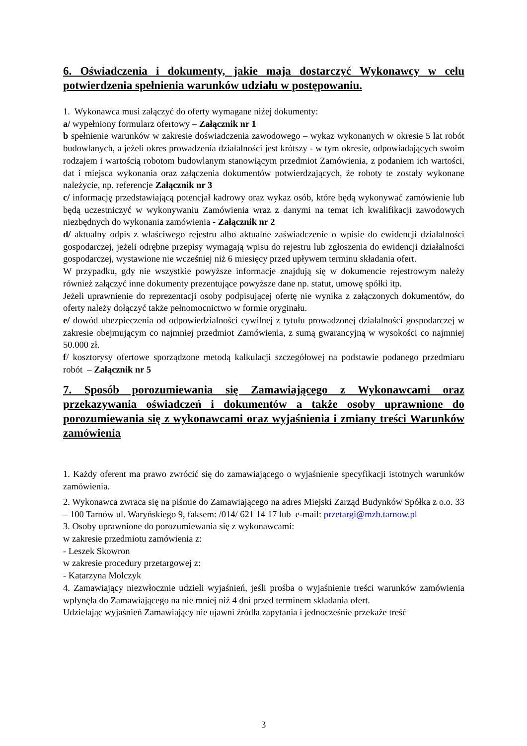6. Oświadczenia i dokumenty, jakie maja dostarczyć Wykonawcy w celu potwierdzenia spełnienia warunków udziału w postępowaniu.
1. Wykonawca musi załączyć do oferty wymagane niżej dokumenty:
a/ wypełniony formularz ofertowy – Załącznik nr 1
b spełnienie warunków w zakresie doświadczenia zawodowego – wykaz wykonanych w okresie 5 lat robót budowlanych, a jeżeli okres prowadzenia działalności jest krótszy - w tym okresie, odpowiadających swoim rodzajem i wartością robotom budowlanym stanowiącym przedmiot Zamówienia, z podaniem ich wartości, dat i miejsca wykonania oraz załączenia dokumentów potwierdzających, że roboty te zostały wykonane należycie, np. referencje Załącznik nr 3
c/ informację przedstawiającą potencjał kadrowy oraz wykaz osób, które będą wykonywać zamówienie lub będą uczestniczyć w wykonywaniu Zamówienia wraz z danymi na temat ich kwalifikacji zawodowych niezbędnych do wykonania zamówienia - Załącznik nr 2
d/ aktualny odpis z właściwego rejestru albo aktualne zaświadczenie o wpisie do ewidencji działalności gospodarczej, jeżeli odrębne przepisy wymagają wpisu do rejestru lub zgłoszenia do ewidencji działalności gospodarczej, wystawione nie wcześniej niż 6 miesięcy przed upływem terminu składania ofert.
W przypadku, gdy nie wszystkie powyższe informacje znajdują się w dokumencie rejestrowym należy również załączyć inne dokumenty prezentujące powyższe dane np. statut, umowę spółki itp.
Jeżeli uprawnienie do reprezentacji osoby podpisującej ofertę nie wynika z załączonych dokumentów, do oferty należy dołączyć także pełnomocnictwo w formie oryginału.
e/ dowód ubezpieczenia od odpowiedzialności cywilnej z tytułu prowadzonej działalności gospodarczej w zakresie obejmującym co najmniej przedmiot Zamówienia, z sumą gwarancyjną w wysokości co najmniej 50.000 zł.
f/ kosztorysy ofertowe sporządzone metodą kalkulacji szczegółowej na podstawie podanego przedmiaru robót – Załącznik nr 5
7. Sposób porozumiewania się Zamawiającego z Wykonawcami oraz przekazywania oświadczeń i dokumentów a także osoby uprawnione do porozumiewania się z wykonawcami oraz wyjaśnienia i zmiany treści Warunków zamówienia
1. Każdy oferent ma prawo zwrócić się do zamawiającego o wyjaśnienie specyfikacji istotnych warunków zamówienia.
2. Wykonawca zwraca się na piśmie do Zamawiającego na adres Miejski Zarząd Budynków Spółka z o.o. 33 – 100 Tarnów ul. Waryńskiego 9, faksem: /014/ 621 14 17 lub e-mail: przetargi@mzb.tarnow.pl
3. Osoby uprawnione do porozumiewania się z wykonawcami:
w zakresie przedmiotu zamówienia z:
- Leszek Skowron
w zakresie procedury przetargowej z:
- Katarzyna Molczyk
4. Zamawiający niezwłocznie udzieli wyjaśnień, jeśli prośba o wyjaśnienie treści warunków zamówienia wpłynęła do Zamawiającego na nie mniej niż 4 dni przed terminem składania ofert.
Udzielając wyjaśnień Zamawiający nie ujawni źródła zapytania i jednocześnie przekaże treść
3